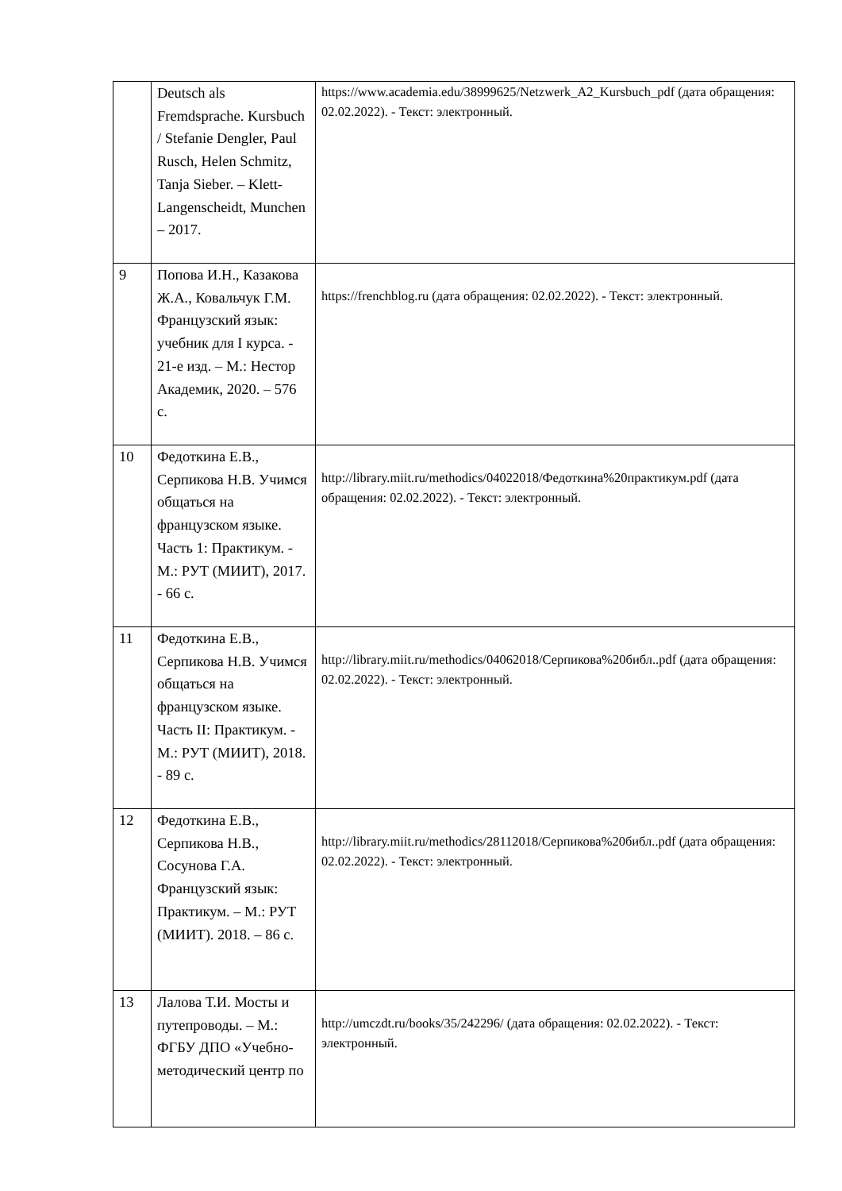| | Deutsch als Fremdsprache. Kursbuch / Stefanie Dengler, Paul Rusch, Helen Schmitz, Tanja Sieber. – Klett-Langenscheidt, Munchen – 2017. | https://www.academia.edu/38999625/Netzwerk_A2_Kursbuch_pdf (дата обращения: 02.02.2022). - Текст: электронный. |
| 9 | Попова И.Н., Казакова Ж.А., Ковальчук Г.М. Французский язык: учебник для I курса. - 21-е изд. – М.: Нестор Академик, 2020. – 576 с. | https://frenchblog.ru (дата обращения: 02.02.2022). - Текст: электронный. |
| 10 | Федоткина Е.В., Серпикова Н.В. Учимся общаться на французском языке. Часть 1: Практикум. - М.: РУТ (МИИТ), 2017. - 66 с. | http://library.miit.ru/methodics/04022018/Федоткина%20практикум.pdf (дата обращения: 02.02.2022). - Текст: электронный. |
| 11 | Федоткина Е.В., Серпикова Н.В. Учимся общаться на французском языке. Часть II: Практикум. - М.: РУТ (МИИТ), 2018. - 89 с. | http://library.miit.ru/methodics/04062018/Серпикова%20библ..pdf (дата обращения: 02.02.2022). - Текст: электронный. |
| 12 | Федоткина Е.В., Серпикова Н.В., Сосунова Г.А. Французский язык: Практикум. – М.: РУТ (МИИТ). 2018. – 86 с. | http://library.miit.ru/methodics/28112018/Серпикова%20библ..pdf (дата обращения: 02.02.2022). - Текст: электронный. |
| 13 | Лалова Т.И. Мосты и путепроводы. – М.: ФГБУ ДПО «Учебно-методический центр по | http://umczdt.ru/books/35/242296/ (дата обращения: 02.02.2022). - Текст: электронный. |